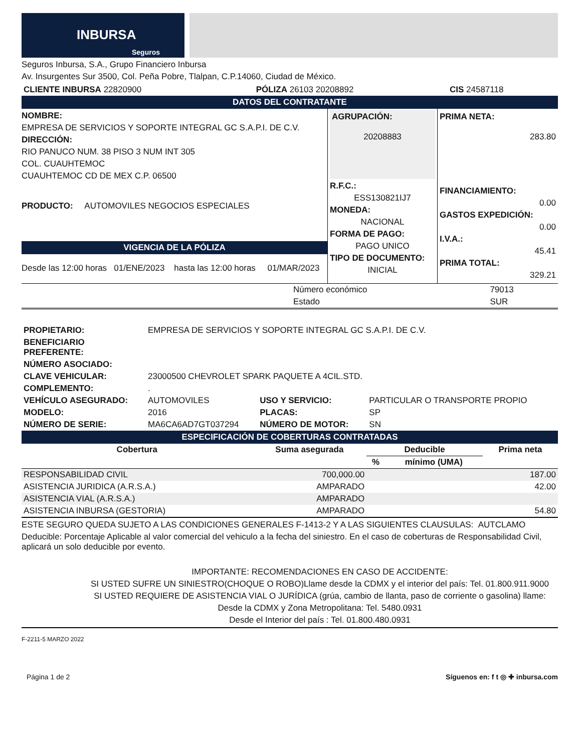INBURSA
Seguros
Seguros Inbursa, S.A., Grupo Financiero Inbursa
Av. Insurgentes Sur 3500, Col. Peña Pobre, Tlalpan, C.P.14060, Ciudad de México.
| CLIENTE INBURSA 22820900 | PÓLIZA 26103 20208892 | CIS 24587118 |
DATOS DEL CONTRATANTE
| NOMBRE: EMPRESA DE SERVICIOS Y SOPORTE INTEGRAL GC S.A.P.I. DE C.V. DIRECCIÓN: RIO PANUCO NUM. 38 PISO 3 NUM INT 305 COL. CUAUHTEMOC CUAUHTEMOC CD DE MEX C.P. 06500 PRODUCTO: AUTOMOVILES NEGOCIOS ESPECIALES VIGENCIA DE LA PÓLIZA Desde las 12:00 horas 01/ENE/2023 hasta las 12:00 horas 01/MAR/2023 | AGRUPACIÓN: 20208883 R.F.C.: ESS130821IJ7 MONEDA: NACIONAL FORMA DE PAGO: PAGO UNICO TIPO DE DOCUMENTO: INICIAL | PRIMA NETA: 283.80 FINANCIAMIENTO: 0.00 GASTOS EXPEDICIÓN: 0.00 I.V.A.: 45.41 PRIMA TOTAL: 329.21 |
| | Número económico | 79013 |
| | Estado | SUR |
| PROPIETARIO: | EMPRESA DE SERVICIOS Y SOPORTE INTEGRAL GC S.A.P.I. DE C.V. | | |
| BENEFICIARIO PREFERENTE: | | | |
| NÚMERO ASOCIADO: | | | |
| CLAVE VEHICULAR: | 23000500 CHEVROLET SPARK PAQUETE A 4CIL.STD. | | |
| COMPLEMENTO: | . | | |
| VEHÍCULO ASEGURADO: | AUTOMOVILES | USO Y SERVICIO: | PARTICULAR O TRANSPORTE PROPIO |
| MODELO: | 2016 | PLACAS: | SP |
| NÚMERO DE SERIE: | MA6CA6AD7GT037294 | NÚMERO DE MOTOR: | SN |
ESPECIFICACIÓN DE COBERTURAS CONTRATADAS
| Cobertura | Suma asegurada | Deducible | | Prima neta |
| --- | --- | --- | --- | --- |
| | | % | mínimo (UMA) | |
| RESPONSABILIDAD CIVIL | 700,000.00 | | | 187.00 |
| ASISTENCIA JURIDICA (A.R.S.A.) | AMPARADO | | | 42.00 |
| ASISTENCIA VIAL (A.R.S.A.) | AMPARADO | | | |
| ASISTENCIA INBURSA (GESTORIA) | AMPARADO | | | 54.80 |
ESTE SEGURO QUEDA SUJETO A LAS CONDICIONES GENERALES F-1413-2 Y A LAS SIGUIENTES CLAUSULAS: AUTCLAMO
Deducible: Porcentaje Aplicable al valor comercial del vehiculo a la fecha del siniestro. En el caso de coberturas de Responsabilidad Civil, aplicará un solo deducible por evento.
IMPORTANTE: RECOMENDACIONES EN CASO DE ACCIDENTE:
SI USTED SUFRE UN SINIESTRO(CHOQUE O ROBO)Llame desde la CDMX y el interior del país: Tel. 01.800.911.9000
SI USTED REQUIERE DE ASISTENCIA VIAL O JURÍDICA (grúa, cambio de llanta, paso de corriente o gasolina) llame:
Desde la CDMX y Zona Metropolitana: Tel. 5480.0931
Desde el Interior del país : Tel. 01.800.480.0931
F-2211-5 MARZO 2022
Página 1 de 2 Síguenos en: f t ◎ ✚ inbursa.com